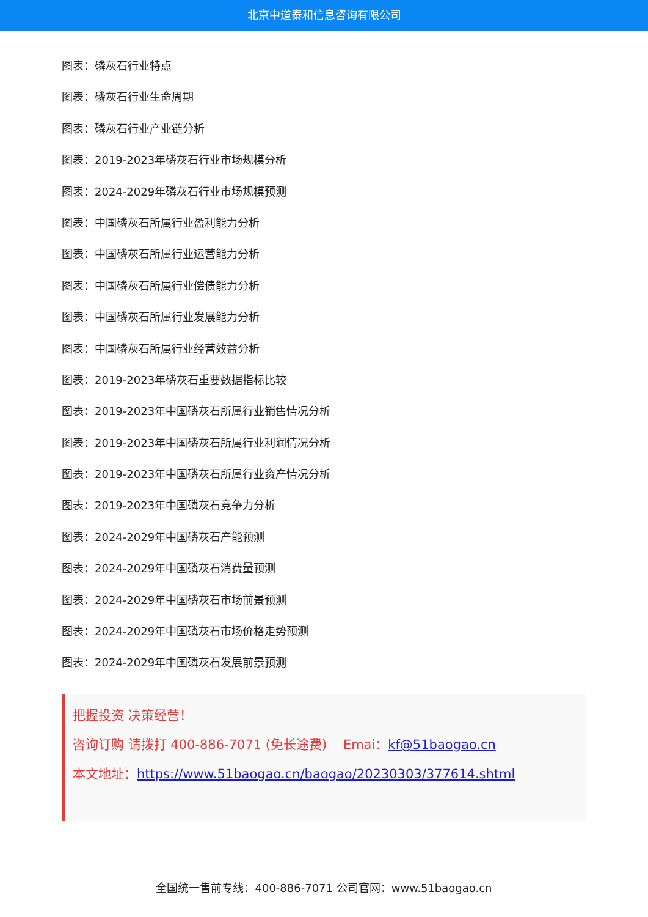北京中道泰和信息咨询有限公司
图表：磷灰石行业特点
图表：磷灰石行业生命周期
图表：磷灰石行业产业链分析
图表：2019-2023年磷灰石行业市场规模分析
图表：2024-2029年磷灰石行业市场规模预测
图表：中国磷灰石所属行业盈利能力分析
图表：中国磷灰石所属行业运营能力分析
图表：中国磷灰石所属行业偿债能力分析
图表：中国磷灰石所属行业发展能力分析
图表：中国磷灰石所属行业经营效益分析
图表：2019-2023年磷灰石重要数据指标比较
图表：2019-2023年中国磷灰石所属行业销售情况分析
图表：2019-2023年中国磷灰石所属行业利润情况分析
图表：2019-2023年中国磷灰石所属行业资产情况分析
图表：2019-2023年中国磷灰石竞争力分析
图表：2024-2029年中国磷灰石产能预测
图表：2024-2029年中国磷灰石消费量预测
图表：2024-2029年中国磷灰石市场前景预测
图表：2024-2029年中国磷灰石市场价格走势预测
图表：2024-2029年中国磷灰石发展前景预测
把握投资 决策经营！
咨询订购 请拨打 400-886-7071 (免长途费) Emai：kf@51baogao.cn
本文地址：https://www.51baogao.cn/baogao/20230303/377614.shtml
全国统一售前专线：400-886-7071 公司官网：www.51baogao.cn